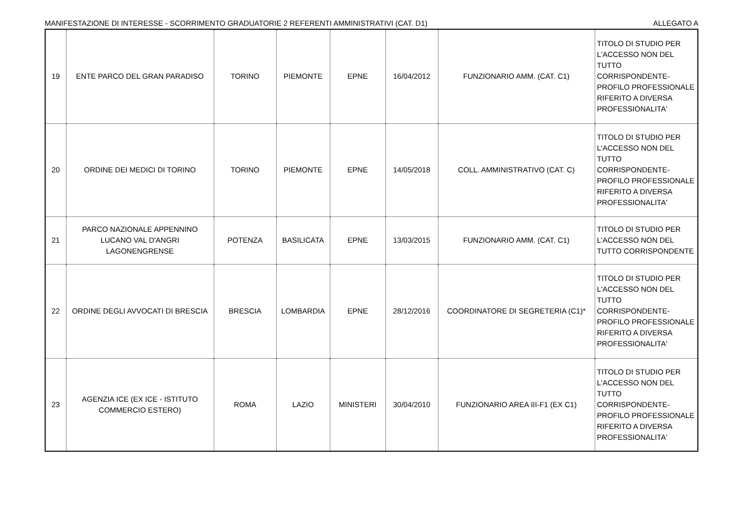MANIFESTAZIONE DI INTERESSE - SCORRIMENTO GRADUATORIE 2 REFERENTI AMMINISTRATIVI (CAT. D1) ALLEGATO A
| 19 | ENTE PARCO DEL GRAN PARADISO | TORINO | PIEMONTE | EPNE | 16/04/2012 | FUNZIONARIO AMM. (CAT. C1) | TITOLO DI STUDIO PER L'ACCESSO NON DEL TUTTO CORRISPONDENTE- PROFILO PROFESSIONALE RIFERITO A DIVERSA PROFESSIONALITA' |
| 20 | ORDINE DEI MEDICI DI TORINO | TORINO | PIEMONTE | EPNE | 14/05/2018 | COLL. AMMINISTRATIVO (CAT. C) | TITOLO DI STUDIO PER L'ACCESSO NON DEL TUTTO CORRISPONDENTE- PROFILO PROFESSIONALE RIFERITO A DIVERSA PROFESSIONALITA' |
| 21 | PARCO NAZIONALE APPENNINO LUCANO VAL D'ANGRI LAGONENGRENSE | POTENZA | BASILICATA | EPNE | 13/03/2015 | FUNZIONARIO AMM. (CAT. C1) | TITOLO DI STUDIO PER L'ACCESSO NON DEL TUTTO CORRISPONDENTE |
| 22 | ORDINE DEGLI AVVOCATI DI BRESCIA | BRESCIA | LOMBARDIA | EPNE | 28/12/2016 | COORDINATORE DI SEGRETERIA (C1)* | TITOLO DI STUDIO PER L'ACCESSO NON DEL TUTTO CORRISPONDENTE- PROFILO PROFESSIONALE RIFERITO A DIVERSA PROFESSIONALITA' |
| 23 | AGENZIA ICE (EX ICE - ISTITUTO COMMERCIO ESTERO) | ROMA | LAZIO | MINISTERI | 30/04/2010 | FUNZIONARIO AREA III-F1 (EX C1) | TITOLO DI STUDIO PER L'ACCESSO NON DEL TUTTO CORRISPONDENTE- PROFILO PROFESSIONALE RIFERITO A DIVERSA PROFESSIONALITA' |